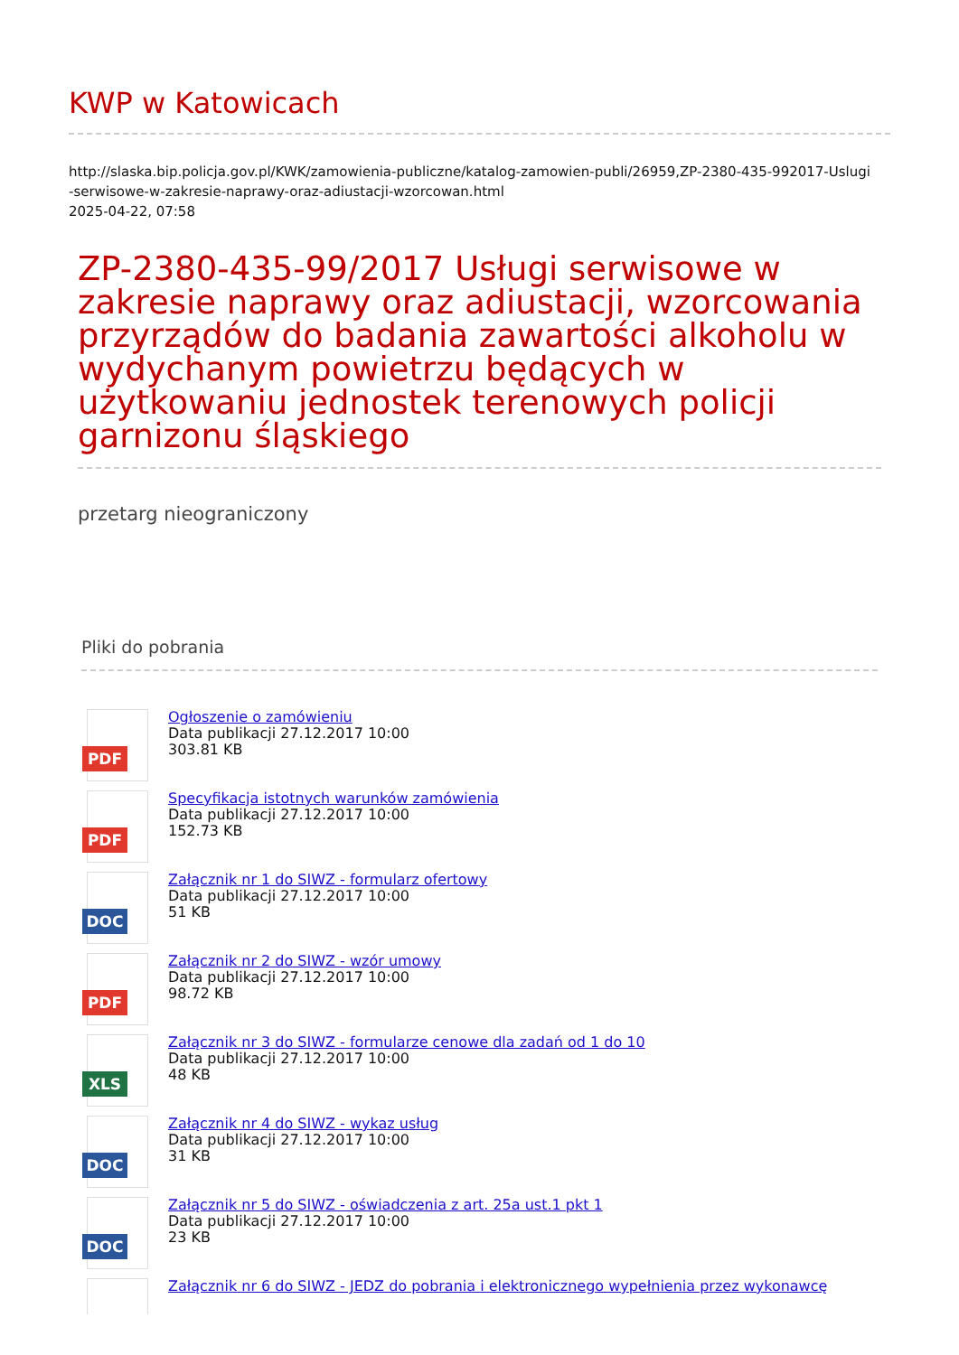KWP w Katowicach
http://slaska.bip.policja.gov.pl/KWK/zamowienia-publiczne/katalog-zamowien-publi/26959,ZP-2380-435-992017-Uslugi
-serwisowe-w-zakresie-naprawy-oraz-adiustacji-wzorcowan.html
2025-04-22, 07:58
ZP-2380-435-99/2017 Usługi serwisowe w zakresie naprawy oraz adiustacji, wzorcowania przyrządów do badania zawartości alkoholu w wydychanym powietrzu będących w użytkowaniu jednostek terenowych policji garnizonu śląskiego
przetarg nieograniczony
Pliki do pobrania
PDF
Ogłoszenie o zamówieniu
Data publikacji 27.12.2017 10:00
303.81 KB
PDF
Specyfikacja istotnych warunków zamówienia
Data publikacji 27.12.2017 10:00
152.73 KB
DOC
Załącznik nr 1 do SIWZ - formularz ofertowy
Data publikacji 27.12.2017 10:00
51 KB
PDF
Załącznik nr 2 do SIWZ - wzór umowy
Data publikacji 27.12.2017 10:00
98.72 KB
XLS
Załącznik nr 3 do SIWZ - formularze cenowe dla zadań od 1 do 10
Data publikacji 27.12.2017 10:00
48 KB
DOC
Załącznik nr 4 do SIWZ - wykaz usług
Data publikacji 27.12.2017 10:00
31 KB
DOC
Załącznik nr 5 do SIWZ - oświadczenia z art. 25a ust.1 pkt 1
Data publikacji 27.12.2017 10:00
23 KB
Załącznik nr 6 do SIWZ - JEDZ do pobrania i elektronicznego wypełnienia przez wykonawcę